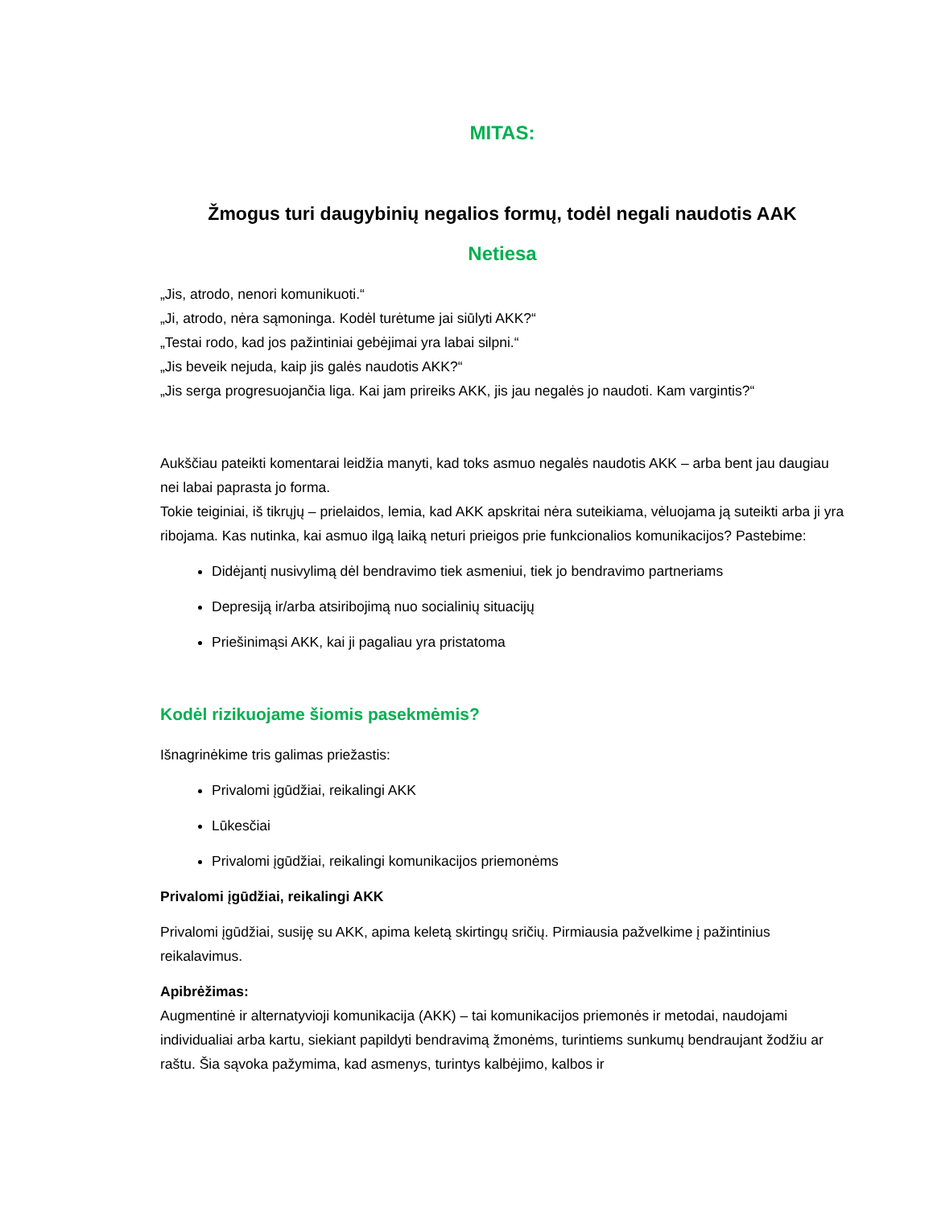MITAS:
Žmogus turi daugybinių negalios formų, todėl negali naudotis AAK
Netiesa
„Jis, atrodo, nenori komunikuoti.“
„Ji, atrodo, nėra sąmoninga. Kodėl turėtume jai siūlyti AKK?“
„Testai rodo, kad jos pažintiniai gebėjimai yra labai silpni.“
„Jis beveik nejuda, kaip jis galės naudotis AKK?“
„Jis serga progresuojančia liga. Kai jam prireiks AKK, jis jau negalės jo naudoti. Kam vargintis?“
Aukščiau pateikti komentarai leidžia manyti, kad toks asmuo negalės naudotis AKK – arba bent jau daugiau nei labai paprasta jo forma.
Tokie teiginiai, iš tikrųjų – prielaidos, lemia, kad AKK apskritai nėra suteikiama, vėluojama ją suteikti arba ji yra ribojama. Kas nutinka, kai asmuo ilgą laiką neturi prieigos prie funkcionalios komunikacijos? Pastebime:
Didėjantį nusivylimą dėl bendravimo tiek asmeniui, tiek jo bendravimo partneriams
Depresiją ir/arba atsiribojimą nuo socialinių situacijų
Priešinimąsi AKK, kai ji pagaliau yra pristatoma
Kodėl rizikuojame šiomis pasekmėmis?
Išnagrinėkime tris galimas priežastis:
Privalomi įgūdžiai, reikalingi AKK
Lūkesčiai
Privalomi įgūdžiai, reikalingi komunikacijos priemonėms
Privalomi įgūdžiai, reikalingi AKK
Privalomi įgūdžiai, susiję su AKK, apima keletą skirtingų sričių. Pirmiausia pažvelkime į pažintinius reikalavimus.
Apibrėžimas:
Augmentinė ir alternatyvioji komunikacija (AKK) – tai komunikacijos priemonės ir metodai, naudojami individualiai arba kartu, siekiant papildyti bendravimą žmonėms, turintiems sunkumų bendraujant žodžiu ar raštu. Šia sąvoka pažymima, kad asmenys, turintys kalbėjimo, kalbos ir